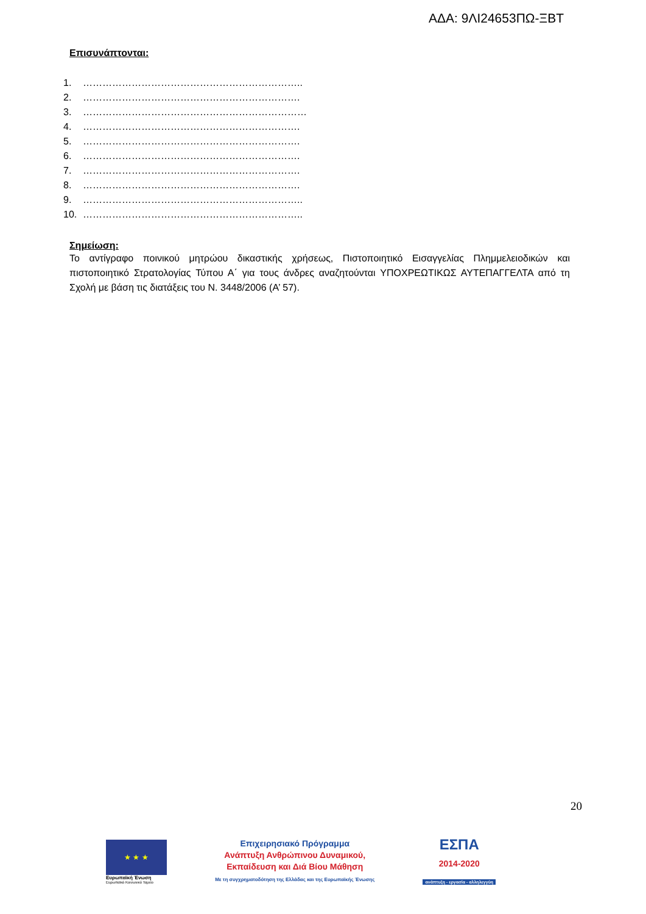ΑΔΑ: 9ΛΙ24653ΠΩ-ΞΒΤ
Επισυνάπτονται:
1. …………………………………………………………..
2. ………………………………………………………….
3. ……………………………………………………………
4. ………………………………………………………….
5. ………………………………………………………….
6. ………………………………………………………….
7. ………………………………………………………….
8. ………………………………………………………….
9. …………………………………………………………..
10. …………………………………………………………..
Σημείωση:
Το αντίγραφο ποινικού μητρώου δικαστικής χρήσεως, Πιστοποιητικό Εισαγγελίας Πλημμελειοδικών και πιστοποιητικό Στρατολογίας Τύπου Α΄ για τους άνδρες αναζητούνται ΥΠΟΧΡΕΩΤΙΚΩΣ ΑΥΤΕΠΑΓΓΕΛΤΑ από τη Σχολή με βάση τις διατάξεις του Ν. 3448/2006 (Α’ 57).
20
★ ★ ★
Ευρωπαϊκή Ένωση
Ευρωπαϊκό Κοινωνικό Ταμείο
Επιχειρησιακό Πρόγραμμα
Ανάπτυξη Ανθρώπινου Δυναμικού,
Εκπαίδευση και Διά Βίου Μάθηση
Με τη συγχρηματοδότηση της Ελλάδας και της Ευρωπαϊκής Ένωσης
ΕΣΠΑ
2014-2020
ανάπτυξη - εργασία - αλληλεγγύη